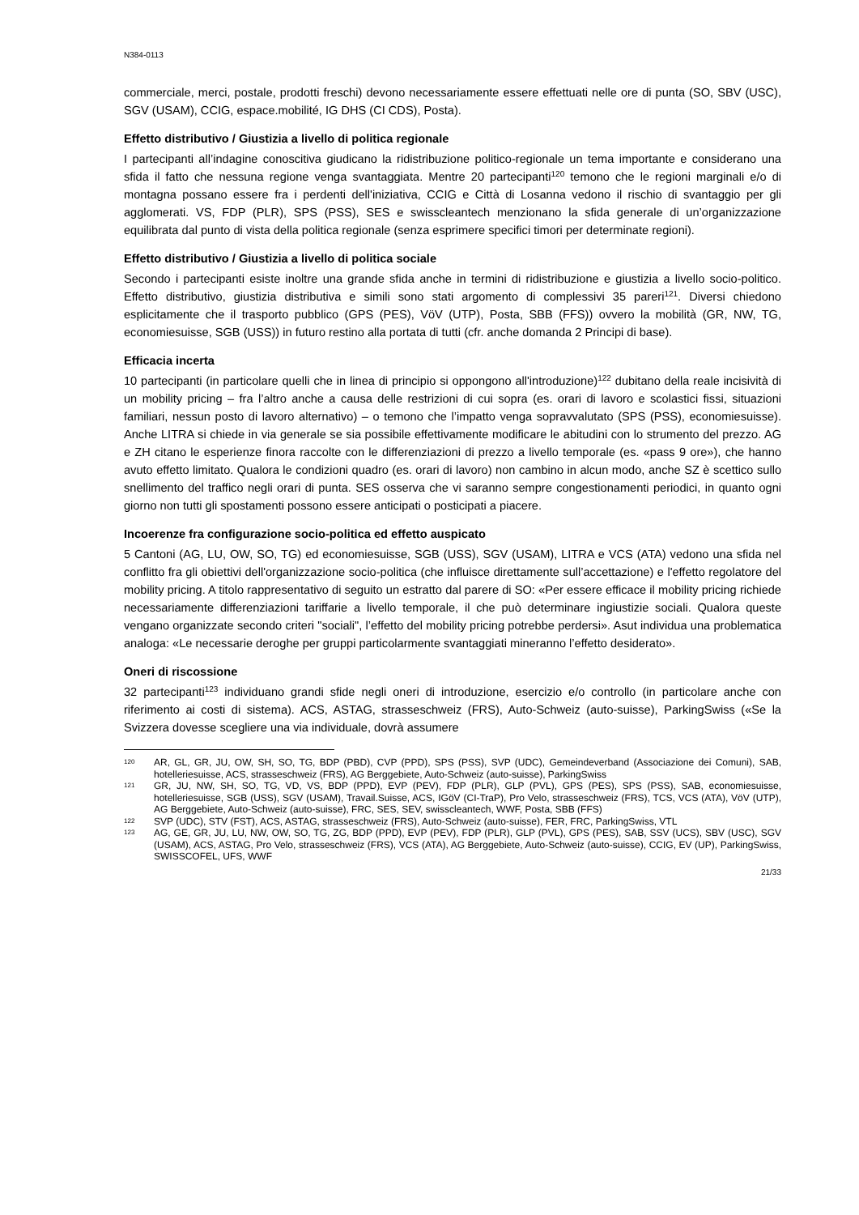N384-0113
commerciale, merci, postale, prodotti freschi) devono necessariamente essere effettuati nelle ore di punta (SO, SBV (USC), SGV (USAM), CCIG, espace.mobilité, IG DHS (CI CDS), Posta).
Effetto distributivo / Giustizia a livello di politica regionale
I partecipanti all’indagine conoscitiva giudicano la ridistribuzione politico-regionale un tema importante e considerano una sfida il fatto che nessuna regione venga svantaggiata. Mentre 20 partecipanti<sup>120</sup> temono che le regioni marginali e/o di montagna possano essere fra i perdenti dell'iniziativa, CCIG e Città di Losanna vedono il rischio di svantaggio per gli agglomerati. VS, FDP (PLR), SPS (PSS), SES e swisscleantech menzionano la sfida generale di un’organizzazione equilibrata dal punto di vista della politica regionale (senza esprimere specifici timori per determinate regioni).
Effetto distributivo / Giustizia a livello di politica sociale
Secondo i partecipanti esiste inoltre una grande sfida anche in termini di ridistribuzione e giustizia a livello socio-politico. Effetto distributivo, giustizia distributiva e simili sono stati argomento di complessivi 35 pareri<sup>121</sup>. Diversi chiedono esplicitamente che il trasporto pubblico (GPS (PES), VöV (UTP), Posta, SBB (FFS)) ovvero la mobilità (GR, NW, TG, economiesuisse, SGB (USS)) in futuro restino alla portata di tutti (cfr. anche domanda 2 Principi di base).
Efficacia incerta
10 partecipanti (in particolare quelli che in linea di principio si oppongono all'introduzione)<sup>122</sup> dubitano della reale incisività di un mobility pricing – fra l’altro anche a causa delle restrizioni di cui sopra (es. orari di lavoro e scolastici fissi, situazioni familiari, nessun posto di lavoro alternativo) – o temono che l’impatto venga sopravvalutato (SPS (PSS), economiesuisse). Anche LITRA si chiede in via generale se sia possibile effettivamente modificare le abitudini con lo strumento del prezzo. AG e ZH citano le esperienze finora raccolte con le differenziazioni di prezzo a livello temporale (es. «pass 9 ore»), che hanno avuto effetto limitato. Qualora le condizioni quadro (es. orari di lavoro) non cambino in alcun modo, anche SZ è scettico sullo snellimento del traffico negli orari di punta. SES osserva che vi saranno sempre congestionamenti periodici, in quanto ogni giorno non tutti gli spostamenti possono essere anticipati o posticipati a piacere.
Incoerenze fra configurazione socio-politica ed effetto auspicato
5 Cantoni (AG, LU, OW, SO, TG) ed economiesuisse, SGB (USS), SGV (USAM), LITRA e VCS (ATA) vedono una sfida nel conflitto fra gli obiettivi dell'organizzazione socio-politica (che influisce direttamente sull’accettazione) e l'effetto regolatore del mobility pricing. A titolo rappresentativo di seguito un estratto dal parere di SO: «Per essere efficace il mobility pricing richiede necessariamente differenziazioni tariffarie a livello temporale, il che può determinare ingiustizie sociali. Qualora queste vengano organizzate secondo criteri "sociali", l’effetto del mobility pricing potrebbe perdersi». Asut individua una problematica analoga: «Le necessarie deroghe per gruppi particolarmente svantaggiati mineranno l’effetto desiderato».
Oneri di riscossione
32 partecipanti<sup>123</sup> individuano grandi sfide negli oneri di introduzione, esercizio e/o controllo (in particolare anche con riferimento ai costi di sistema). ACS, ASTAG, strasseschweiz (FRS), Auto-Schweiz (auto-suisse), ParkingSwiss («Se la Svizzera dovesse scegliere una via individuale, dovrà assumere
120 AR, GL, GR, JU, OW, SH, SO, TG, BDP (PBD), CVP (PPD), SPS (PSS), SVP (UDC), Gemeindeverband (Associazione dei Comuni), SAB, hotelleriesuisse, ACS, strasseschweiz (FRS), AG Berggebiete, Auto-Schweiz (auto-suisse), ParkingSwiss
121 GR, JU, NW, SH, SO, TG, VD, VS, BDP (PPD), EVP (PEV), FDP (PLR), GLP (PVL), GPS (PES), SPS (PSS), SAB, economiesuisse, hotelleriesuisse, SGB (USS), SGV (USAM), Travail.Suisse, ACS, IGöV (CI-TraP), Pro Velo, strasseschweiz (FRS), TCS, VCS (ATA), VöV (UTP), AG Berggebiete, Auto-Schweiz (auto-suisse), FRC, SES, SEV, swisscleantech, WWF, Posta, SBB (FFS)
122 SVP (UDC), STV (FST), ACS, ASTAG, strasseschweiz (FRS), Auto-Schweiz (auto-suisse), FER, FRC, ParkingSwiss, VTL
123 AG, GE, GR, JU, LU, NW, OW, SO, TG, ZG, BDP (PPD), EVP (PEV), FDP (PLR), GLP (PVL), GPS (PES), SAB, SSV (UCS), SBV (USC), SGV (USAM), ACS, ASTAG, Pro Velo, strasseschweiz (FRS), VCS (ATA), AG Berggebiete, Auto-Schweiz (auto-suisse), CCIG, EV (UP), ParkingSwiss, SWISSCOFEL, UFS, WWF
21/33